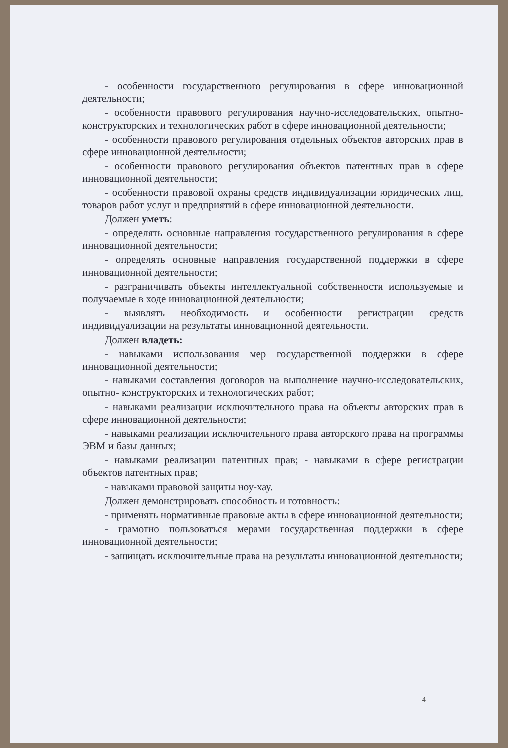- особенности государственного регулирования в сфере инновационной деятельности;
- особенности правового регулирования научно-исследовательских, опытно-конструкторских и технологических работ в сфере инновационной деятельности;
- особенности правового регулирования отдельных объектов авторских прав в сфере инновационной деятельности;
- особенности правового регулирования объектов патентных прав в сфере инновационной деятельности;
- особенности правовой охраны средств индивидуализации юридических лиц, товаров работ услуг и предприятий в сфере инновационной деятельности.
Должен уметь:
- определять основные направления государственного регулирования в сфере инновационной деятельности;
- определять основные направления государственной поддержки в сфере инновационной деятельности;
- разграничивать объекты интеллектуальной собственности используемые и получаемые в ходе инновационной деятельности;
- выявлять необходимость и особенности регистрации средств индивидуализации на результаты инновационной деятельности.
Должен владеть:
- навыками использования мер государственной поддержки в сфере инновационной деятельности;
- навыками составления договоров на выполнение научно-исследовательских, опытно- конструкторских и технологических работ;
- навыками реализации исключительного права на объекты авторских прав в сфере инновационной деятельности;
- навыками реализации исключительного права авторского права на программы ЭВМ и базы данных;
- навыками реализации патентных прав; - навыками в сфере регистрации объектов патентных прав;
- навыками правовой защиты ноу-хау.
Должен демонстрировать способность и готовность:
- применять нормативные правовые акты в сфере инновационной деятельности;
- грамотно пользоваться мерами государственная поддержки в сфере инновационной деятельности;
- защищать исключительные права на результаты инновационной деятельности;
4